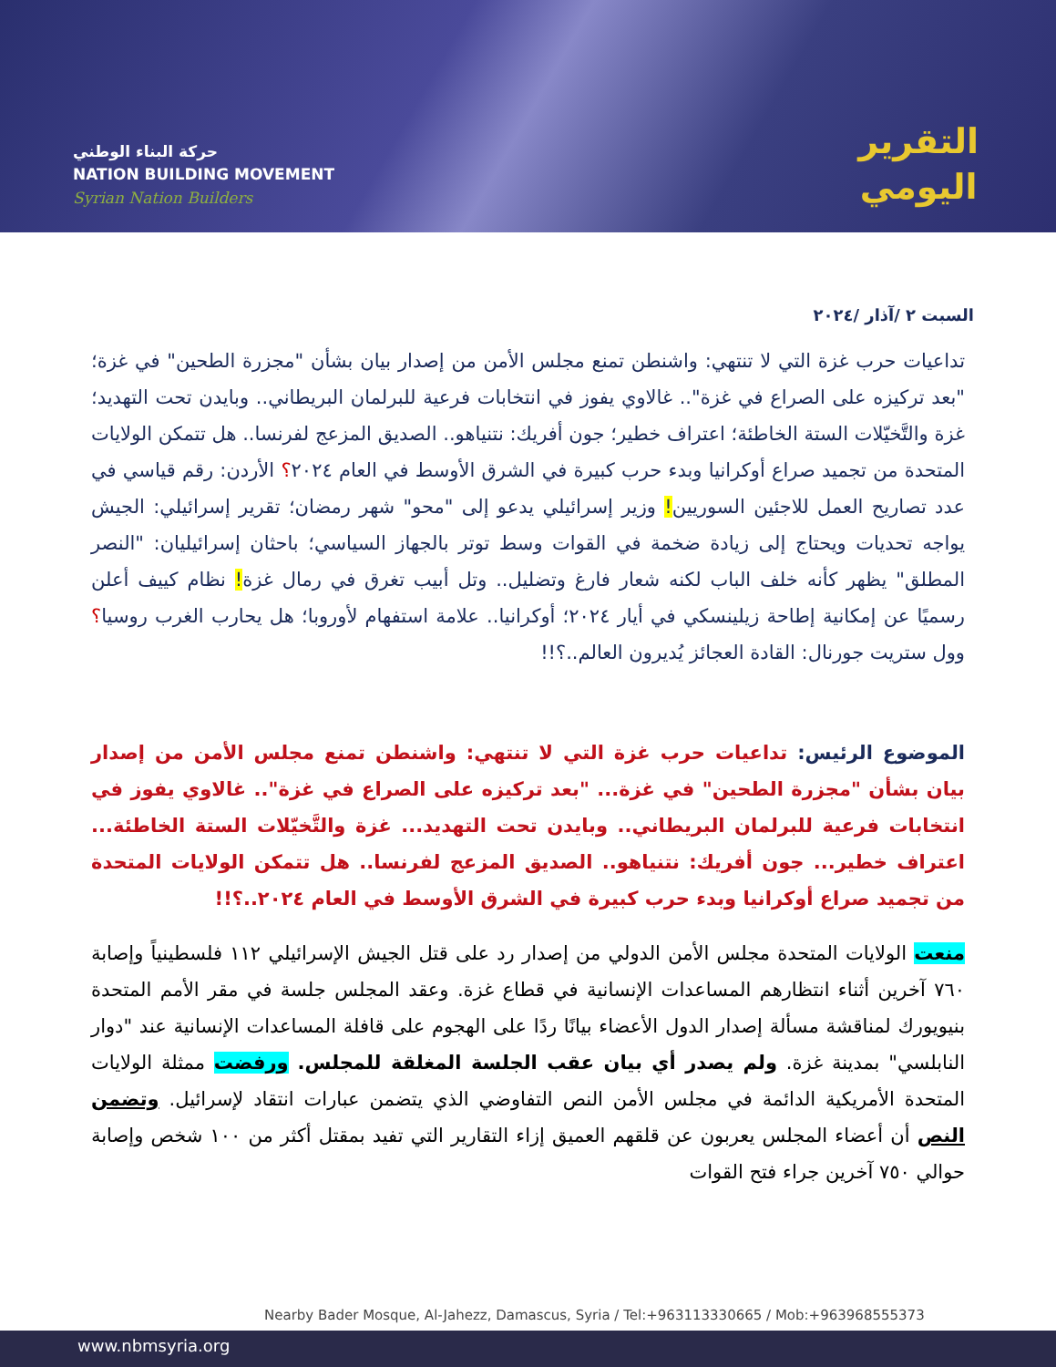حركة البناء الوطني
NATION BUILDING MOVEMENT
Syrian Nation Builders
التقرير
اليومي
السبت ٢ /آذار /٢٠٢٤
تداعيات حرب غزة التي لا تنتهي: واشنطن تمنع مجلس الأمن من إصدار بيان بشأن "مجزرة الطحين" في غزة؛ "بعد تركيزه على الصراع في غزة".. غالاوي يفوز في انتخابات فرعية للبرلمان البريطاني.. وبايدن تحت التهديد؛ غزة والتَّخيّلات الستة الخاطئة؛ اعتراف خطير؛ جون أفريك: نتنياهو.. الصديق المزعج لفرنسا.. هل تتمكن الولايات المتحدة من تجميد صراع أوكرانيا وبدء حرب كبيرة في الشرق الأوسط في العام ٢٠٢٤؟ الأردن: رقم قياسي في عدد تصاريح العمل للاجئين السوريين! وزير إسرائيلي يدعو إلى "محو" شهر رمضان؛ تقرير إسرائيلي: الجيش يواجه تحديات ويحتاج إلى زيادة ضخمة في القوات وسط توتر بالجهاز السياسي؛ باحثان إسرائيليان: "النصر المطلق" يظهر كأنه خلف الباب لكنه شعار فارغ وتضليل.. وتل أبيب تغرق في رمال غزة! نظام كييف أعلن رسميًا عن إمكانية إطاحة زيلينسكي في أيار ٢٠٢٤؛ أوكرانيا.. علامة استفهام لأوروبا؛ هل يحارب الغرب روسيا؟ وول ستريت جورنال: القادة العجائز يُديرون العالم..؟!!
الموضوع الرئيس: تداعيات حرب غزة التي لا تنتهي: واشنطن تمنع مجلس الأمن من إصدار بيان بشأن "مجزرة الطحين" في غزة... "بعد تركيزه على الصراع في غزة".. غالاوي يفوز في انتخابات فرعية للبرلمان البريطاني.. وبايدن تحت التهديد... غزة والتَّخيّلات الستة الخاطئة... اعتراف خطير... جون أفريك: نتنياهو.. الصديق المزعج لفرنسا.. هل تتمكن الولايات المتحدة من تجميد صراع أوكرانيا وبدء حرب كبيرة في الشرق الأوسط في العام ٢٠٢٤..؟!!
منعت الولايات المتحدة مجلس الأمن الدولي من إصدار رد على قتل الجيش الإسرائيلي ١١٢ فلسطينياً وإصابة ٧٦٠ آخرين أثناء انتظارهم المساعدات الإنسانية في قطاع غزة. وعقد المجلس جلسة في مقر الأمم المتحدة بنيويورك لمناقشة مسألة إصدار الدول الأعضاء بيانًا ردًا على الهجوم على قافلة المساعدات الإنسانية عند "دوار النابلسي" بمدينة غزة. ولم يصدر أي بيان عقب الجلسة المغلقة للمجلس. ورفضت ممثلة الولايات المتحدة الأمريكية الدائمة في مجلس الأمن النص التفاوضي الذي يتضمن عبارات انتقاد لإسرائيل. وتضمن النص أن أعضاء المجلس يعربون عن قلقهم العميق إزاء التقارير التي تفيد بمقتل أكثر من ١٠٠ شخص وإصابة حوالي ٧٥٠ آخرين جراء فتح القوات
Nearby Bader Mosque, Al-Jahezz, Damascus, Syria / Tel:+963113330665 / Mob:+963968555373
www.nbmsyria.org